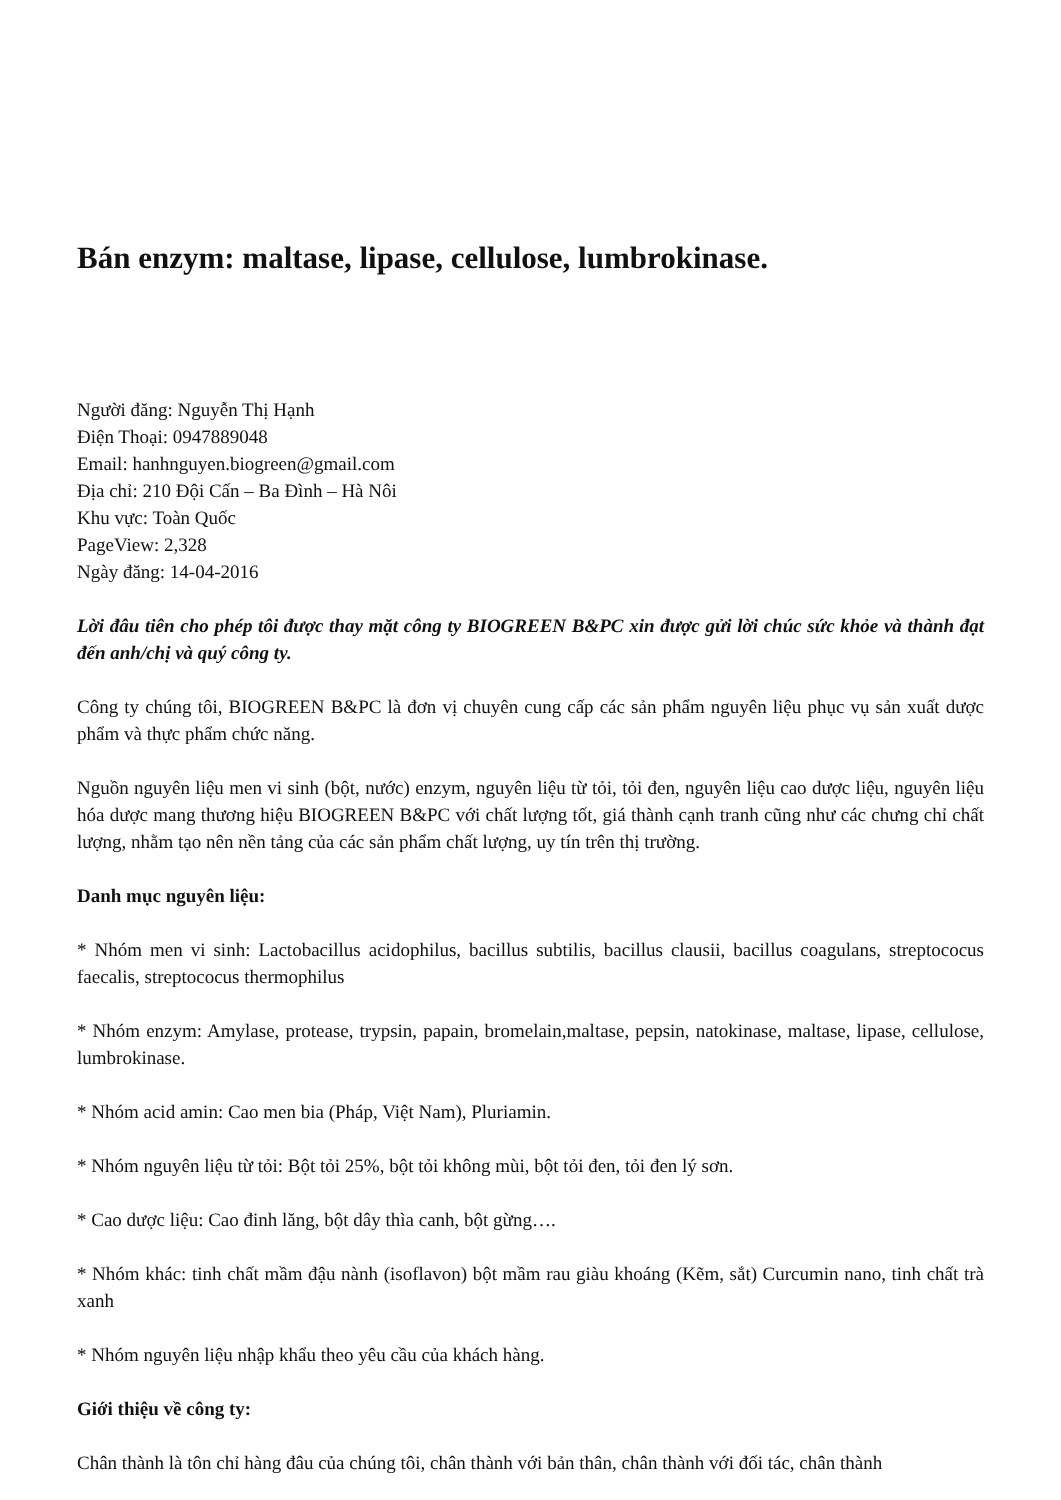Bán enzym: maltase, lipase, cellulose, lumbrokinase.
Người đăng: Nguyễn Thị Hạnh
Điện Thoại: 0947889048
Email: hanhnguyen.biogreen@gmail.com
Địa chỉ: 210 Đội Cấn – Ba Đình – Hà Nôi
Khu vực: Toàn Quốc
PageView: 2,328
Ngày đăng: 14-04-2016
Lời đâu tiên cho phép tôi được thay mặt công ty BIOGREEN B&PC xin được gửi lời chúc sức khỏe và thành đạt đến anh/chị và quý công ty.
Công ty chúng tôi, BIOGREEN B&PC là đơn vị chuyên cung cấp các sản phẩm nguyên liệu phục vụ sản xuất dược phẩm và thực phẩm chức năng.
Nguồn nguyên liệu men vi sinh (bột, nước) enzym, nguyên liệu từ tỏi, tỏi đen, nguyên liệu cao dược liệu, nguyên liệu hóa dược mang thương hiệu BIOGREEN B&PC với chất lượng tốt, giá thành cạnh tranh cũng như các chưng chỉ chất lượng, nhằm tạo nên nền tảng của các sản phẩm chất lượng, uy tín trên thị trường.
Danh mục nguyên liệu:
* Nhóm men vi sinh: Lactobacillus acidophilus, bacillus subtilis, bacillus clausii, bacillus coagulans, streptococus faecalis, streptococus thermophilus
* Nhóm enzym: Amylase, protease, trypsin, papain, bromelain,maltase, pepsin, natokinase, maltase, lipase, cellulose, lumbrokinase.
* Nhóm acid amin: Cao men bia (Pháp, Việt Nam), Pluriamin.
* Nhóm nguyên liệu từ tỏi: Bột tỏi 25%, bột tỏi không mùi, bột tỏi đen, tỏi đen lý sơn.
* Cao dược liệu: Cao đinh lăng, bột dây thìa canh, bột gừng….
* Nhóm khác: tinh chất mầm đậu nành (isoflavon) bột mầm rau giàu khoáng (Kẽm, sắt) Curcumin nano, tinh chất trà xanh
* Nhóm nguyên liệu nhập khẩu theo yêu cầu của khách hàng.
Giới thiệu về công ty:
Chân thành là tôn chỉ hàng đâu của chúng tôi, chân thành với bản thân, chân thành với đối tác, chân thành